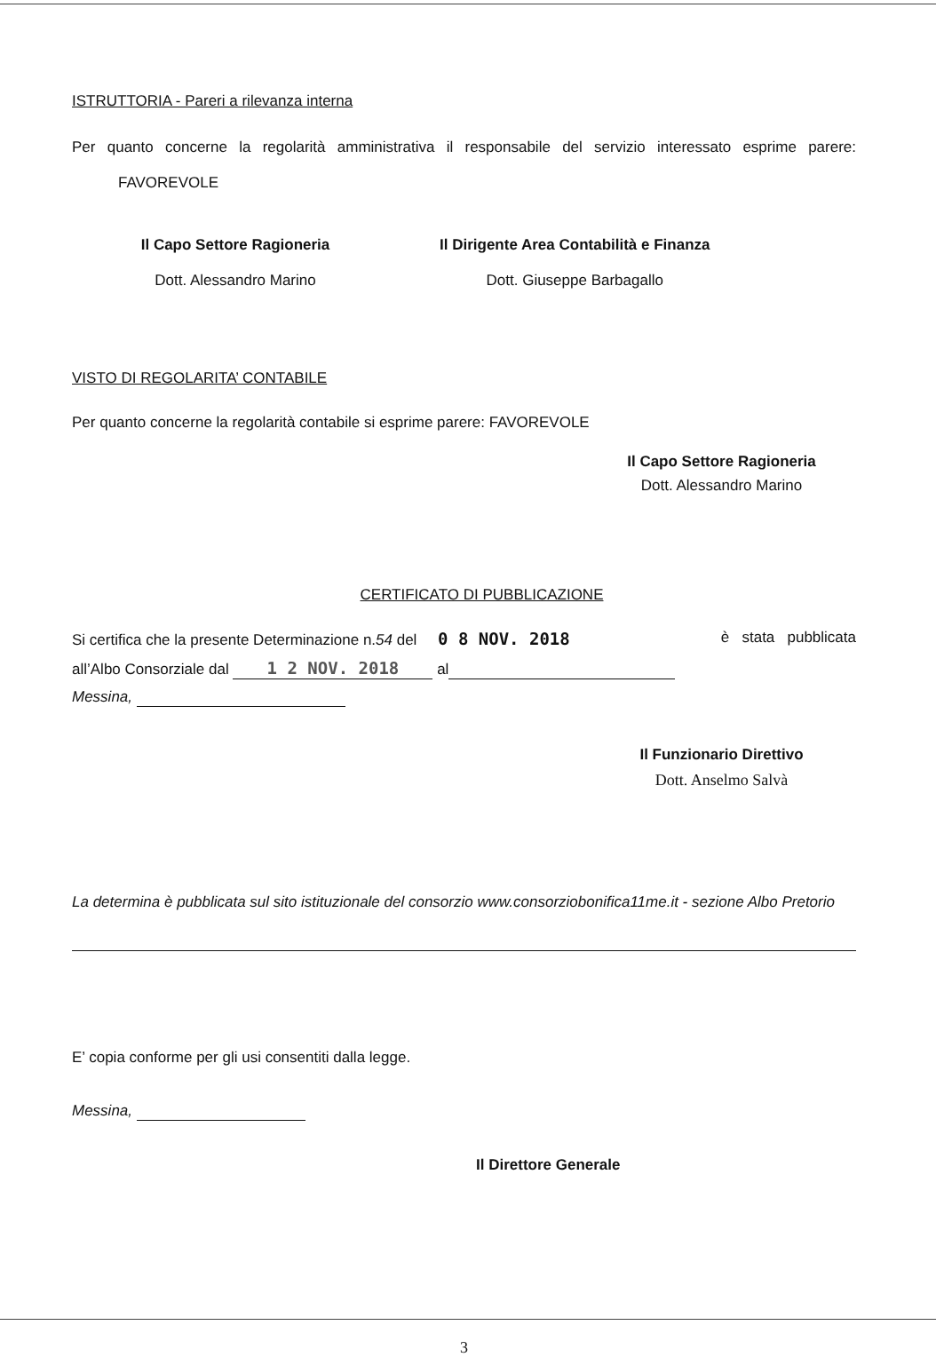ISTRUTTORIA - Pareri a rilevanza interna
Per quanto concerne la regolarità amministrativa il responsabile del servizio interessato esprime parere: FAVOREVOLE
Il Capo Settore Ragioneria
Dott. Alessandro Marino
Il Dirigente Area Contabilità e Finanza
Dott. Giuseppe Barbagallo
VISTO DI REGOLARITA’ CONTABILE
Per quanto concerne la regolarità contabile si esprime parere: FAVOREVOLE
Il Capo Settore Ragioneria
Dott. Alessandro Marino
CERTIFICATO DI PUBBLICAZIONE
Si certifica che la presente Determinazione n.54 del 0 8 NOV. 2018 è stata pubblicata
all’Albo Consorziale dal 1 2 NOV. 2018 al
Messina,
Il Funzionario Direttivo
Dott. Anselmo Salvà
La determina è pubblicata sul sito istituzionale del consorzio www.consorziobonifica11me.it - sezione Albo Pretorio
E’ copia conforme per gli usi consentiti dalla legge.
Messina,
Il Direttore Generale
3